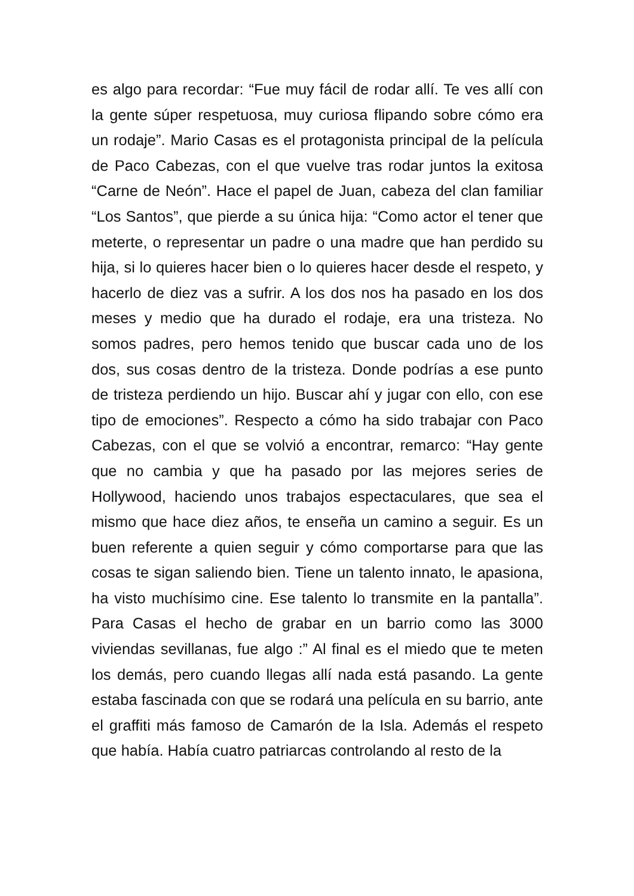es algo para recordar: “Fue muy fácil de rodar allí. Te ves allí con la gente súper respetuosa, muy curiosa flipando sobre cómo era un rodaje”. Mario Casas es el protagonista principal de la película de Paco Cabezas, con el que vuelve tras rodar juntos la exitosa “Carne de Neón”. Hace el papel de Juan, cabeza del clan familiar “Los Santos”, que pierde a su única hija: “Como actor el tener que meterte, o representar un padre o una madre que han perdido su hija, si lo quieres hacer bien o lo quieres hacer desde el respeto, y hacerlo de diez vas a sufrir. A los dos nos ha pasado en los dos meses y medio que ha durado el rodaje, era una tristeza. No somos padres, pero hemos tenido que buscar cada uno de los dos, sus cosas dentro de la tristeza. Donde podrías a ese punto de tristeza perdiendo un hijo. Buscar ahí y jugar con ello, con ese tipo de emociones”. Respecto a cómo ha sido trabajar con Paco Cabezas, con el que se volvió a encontrar, remarco: “Hay gente que no cambia y que ha pasado por las mejores series de Hollywood, haciendo unos trabajos espectaculares, que sea el mismo que hace diez años, te enseña un camino a seguir. Es un buen referente a quien seguir y cómo comportarse para que las cosas te sigan saliendo bien. Tiene un talento innato, le apasiona, ha visto muchísimo cine. Ese talento lo transmite en la pantalla”. Para Casas el hecho de grabar en un barrio como las 3000 viviendas sevillanas, fue algo :” Al final es el miedo que te meten los demás, pero cuando llegas allí nada está pasando. La gente estaba fascinada con que se rodará una película en su barrio, ante el graffiti más famoso de Camarón de la Isla. Además el respeto que había. Había cuatro patriarcas controlando al resto de la